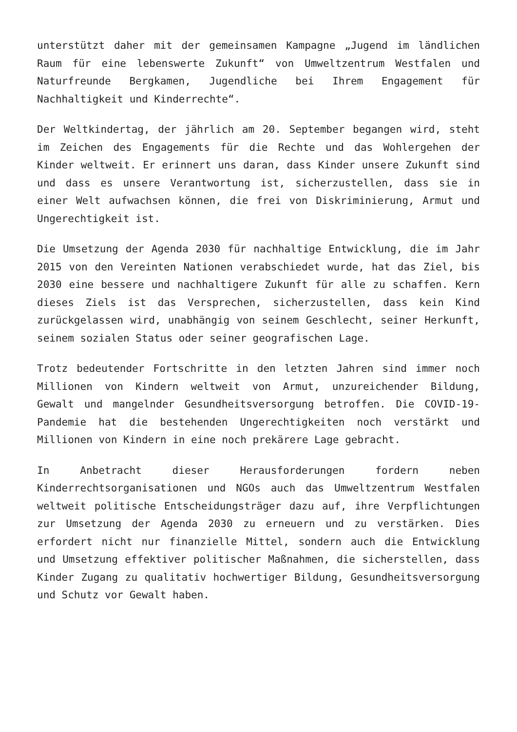unterstützt daher mit der gemeinsamen Kampagne „Jugend im ländlichen Raum für eine lebenswerte Zukunft“ von Umweltzentrum Westfalen und Naturfreunde Bergkamen, Jugendliche bei Ihrem Engagement für Nachhaltigkeit und Kinderrechte“.
Der Weltkindertag, der jährlich am 20. September begangen wird, steht im Zeichen des Engagements für die Rechte und das Wohlergehen der Kinder weltweit. Er erinnert uns daran, dass Kinder unsere Zukunft sind und dass es unsere Verantwortung ist, sicherzustellen, dass sie in einer Welt aufwachsen können, die frei von Diskriminierung, Armut und Ungerechtigkeit ist.
Die Umsetzung der Agenda 2030 für nachhaltige Entwicklung, die im Jahr 2015 von den Vereinten Nationen verabschiedet wurde, hat das Ziel, bis 2030 eine bessere und nachhaltigere Zukunft für alle zu schaffen. Kern dieses Ziels ist das Versprechen, sicherzustellen, dass kein Kind zurückgelassen wird, unabhängig von seinem Geschlecht, seiner Herkunft, seinem sozialen Status oder seiner geografischen Lage.
Trotz bedeutender Fortschritte in den letzten Jahren sind immer noch Millionen von Kindern weltweit von Armut, unzureichender Bildung, Gewalt und mangelnder Gesundheitsversorgung betroffen. Die COVID-19-Pandemie hat die bestehenden Ungerechtigkeiten noch verstärkt und Millionen von Kindern in eine noch prekärere Lage gebracht.
In Anbetracht dieser Herausforderungen fordern neben Kinderrechtsorganisationen und NGOs auch das Umweltzentrum Westfalen weltweit politische Entscheidungsträger dazu auf, ihre Verpflichtungen zur Umsetzung der Agenda 2030 zu erneuern und zu verstärken. Dies erfordert nicht nur finanzielle Mittel, sondern auch die Entwicklung und Umsetzung effektiver politischer Maßnahmen, die sicherstellen, dass Kinder Zugang zu qualitativ hochwertiger Bildung, Gesundheitsversorgung und Schutz vor Gewalt haben.